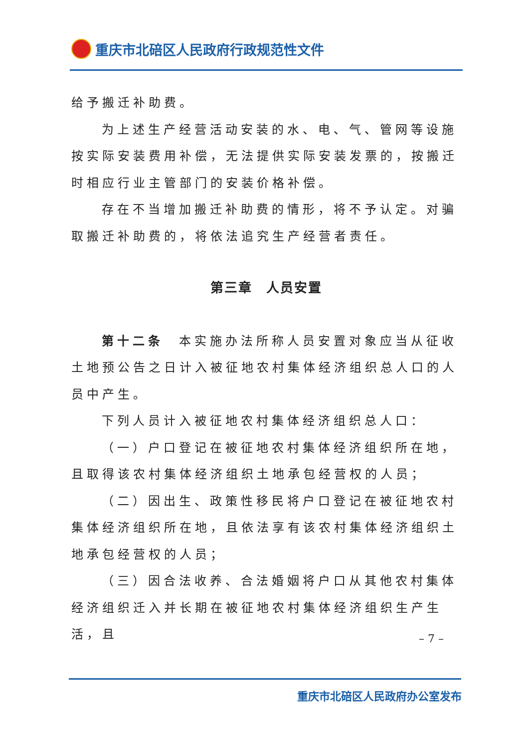重庆市北碚区人民政府行政规范性文件
给予搬迁补助费。
为上述生产经营活动安装的水、电、气、管网等设施按实际安装费用补偿，无法提供实际安装发票的，按搬迁时相应行业主管部门的安装价格补偿。
存在不当增加搬迁补助费的情形，将不予认定。对骗取搬迁补助费的，将依法追究生产经营者责任。
第三章　人员安置
第十二条　本实施办法所称人员安置对象应当从征收土地预公告之日计入被征地农村集体经济组织总人口的人员中产生。
下列人员计入被征地农村集体经济组织总人口：
（一）户口登记在被征地农村集体经济组织所在地，且取得该农村集体经济组织土地承包经营权的人员；
（二）因出生、政策性移民将户口登记在被征地农村集体经济组织所在地，且依法享有该农村集体经济组织土地承包经营权的人员；
（三）因合法收养、合法婚姻将户口从其他农村集体经济组织迁入并长期在被征地农村集体经济组织生产生活，且
– 7 –
重庆市北碚区人民政府办公室发布